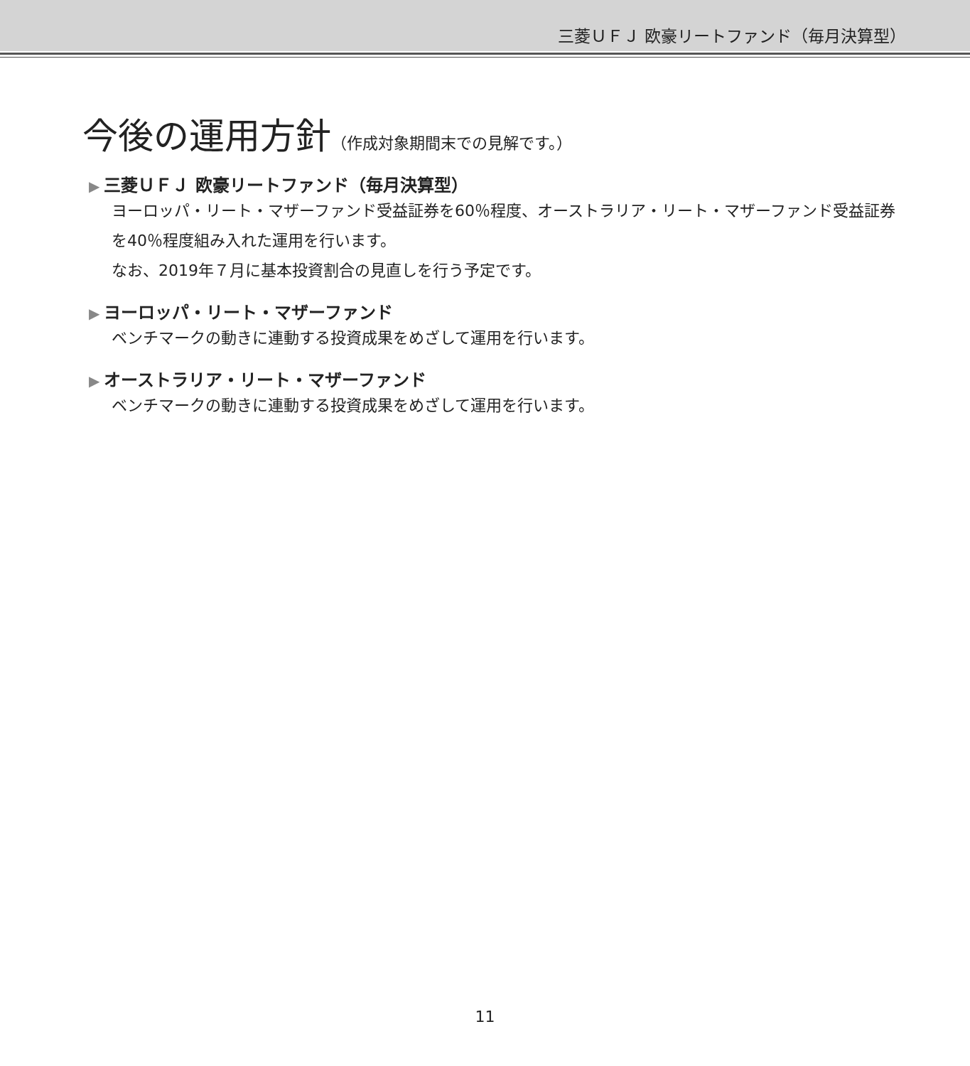三菱ＵＦＪ 欧豪リートファンド（毎月決算型）
今後の運用方針（作成対象期間末での見解です。）
▶ 三菱ＵＦＪ 欧豪リートファンド（毎月決算型）
ヨーロッパ・リート・マザーファンド受益証券を60％程度、オーストラリア・リート・マザーファンド受益証券を40％程度組み入れた運用を行います。
なお、2019年７月に基本投資割合の見直しを行う予定です。
▶ ヨーロッパ・リート・マザーファンド
ベンチマークの動きに連動する投資成果をめざして運用を行います。
▶ オーストラリア・リート・マザーファンド
ベンチマークの動きに連動する投資成果をめざして運用を行います。
11